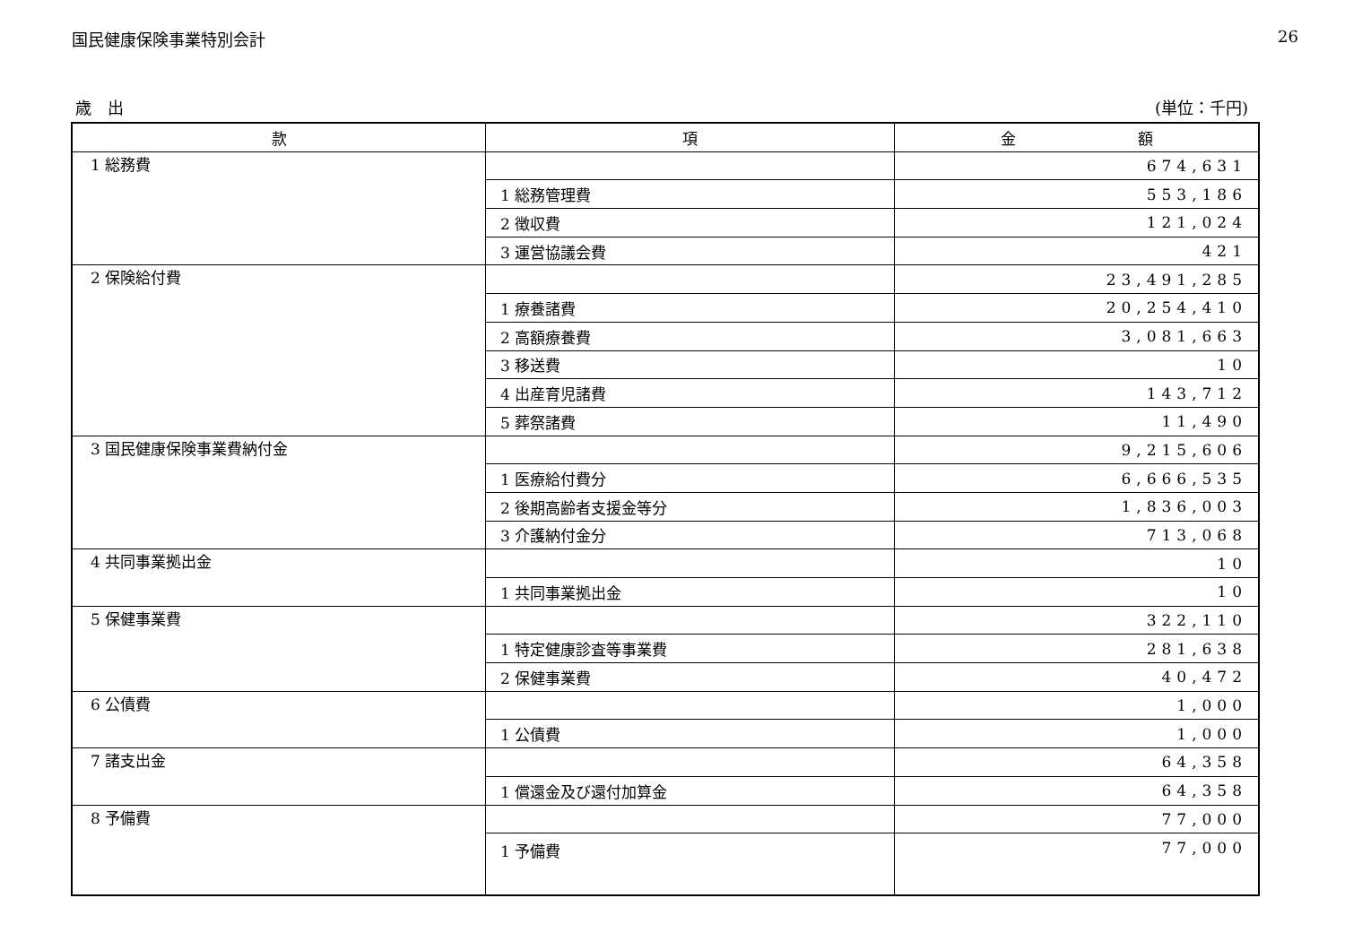国民健康保険事業特別会計 26
歳　出 (単位：千円)
| 款 | 項 | 金 額 |
| --- | --- | --- |
| 1 総務費 | | 674,631 |
| | 1 総務管理費 | 553,186 |
| | 2 徴収費 | 121,024 |
| | 3 運営協議会費 | 421 |
| 2 保険給付費 | | 23,491,285 |
| | 1 療養諸費 | 20,254,410 |
| | 2 高額療養費 | 3,081,663 |
| | 3 移送費 | 10 |
| | 4 出産育児諸費 | 143,712 |
| | 5 葬祭諸費 | 11,490 |
| 3 国民健康保険事業費納付金 | | 9,215,606 |
| | 1 医療給付費分 | 6,666,535 |
| | 2 後期高齢者支援金等分 | 1,836,003 |
| | 3 介護納付金分 | 713,068 |
| 4 共同事業拠出金 | | 10 |
| | 1 共同事業拠出金 | 10 |
| 5 保健事業費 | | 322,110 |
| | 1 特定健康診査等事業費 | 281,638 |
| | 2 保健事業費 | 40,472 |
| 6 公債費 | | 1,000 |
| | 1 公債費 | 1,000 |
| 7 諸支出金 | | 64,358 |
| | 1 償還金及び還付加算金 | 64,358 |
| 8 予備費 | | 77,000 |
| | 1 予備費 | 77,000 |